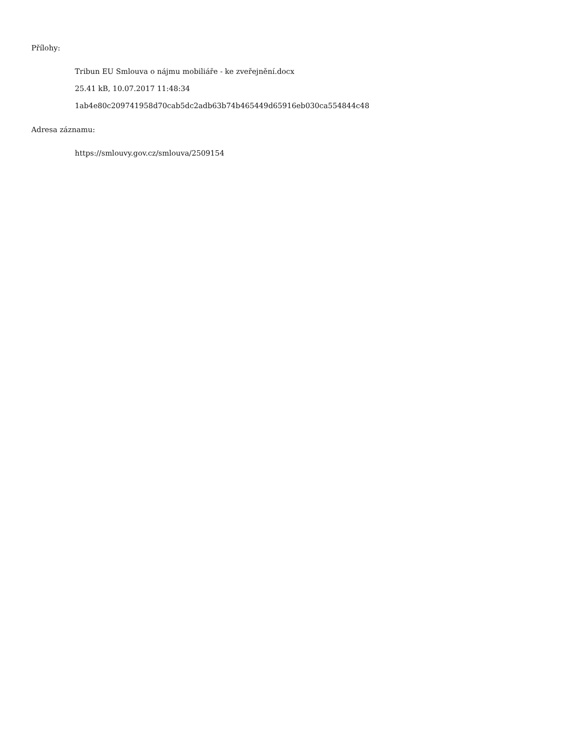Přílohy:
Tribun EU Smlouva o nájmu mobiliáře - ke zveřejnění.docx
25.41 kB, 10.07.2017 11:48:34
1ab4e80c209741958d70cab5dc2adb63b74b465449d65916eb030ca554844c48
Adresa záznamu:
https://smlouvy.gov.cz/smlouva/2509154